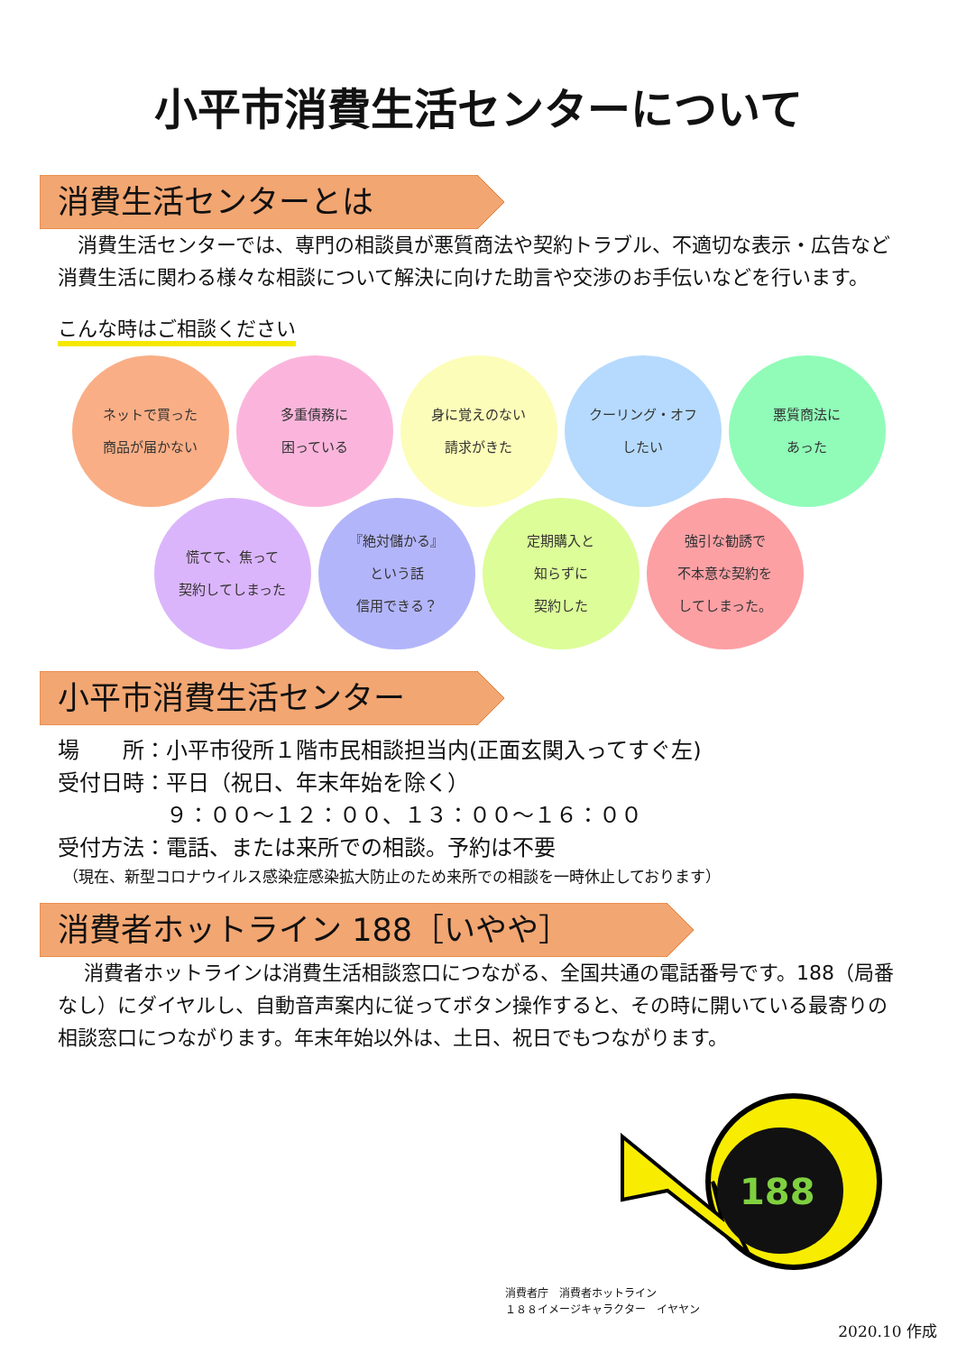小平市消費生活センターについて
消費生活センターとは
　消費生活センターでは、専門の相談員が悪質商法や契約トラブル、不適切な表示・広告など消費生活に関わる様々な相談について解決に向けた助言や交渉のお手伝いなどを行います。
こんな時はご相談ください
ネットで買った
商品が届かない
多重債務に
困っている
身に覚えのない
請求がきた
クーリング・オフ
したい
悪質商法に
あった
慌てて、焦って
契約してしまった
『絶対儲かる』
という話
信用できる？
定期購入と
知らずに
契約した
強引な勧誘で
不本意な契約を
してしまった。
小平市消費生活センター
場　　所：小平市役所１階市民相談担当内(正面玄関入ってすぐ左)
受付日時：平日（祝日、年末年始を除く）
　　　　　９：００～１２：００、１３：００～１６：００
受付方法：電話、または来所での相談。予約は不要
（現在、新型コロナウイルス感染症感染拡大防止のため来所での相談を一時休止しております）
消費者ホットライン 188［いやや］
　 消費者ホットラインは消費生活相談窓口につながる、全国共通の電話番号です。188（局番なし）にダイヤルし、自動音声案内に従ってボタン操作すると、その時に開いている最寄りの相談窓口につながります。年末年始以外は、土日、祝日でもつながります。
188
消費者庁　消費者ホットライン
１８８イメージキャラクター　イヤヤン
2020.10 作成